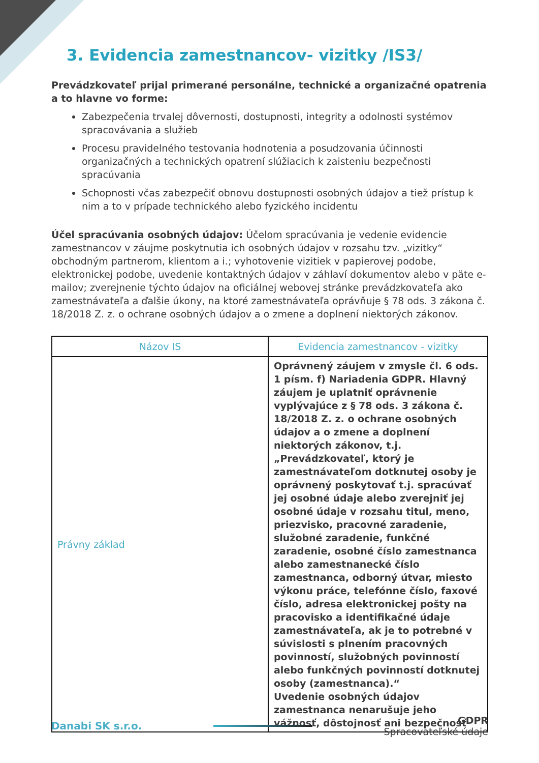3. Evidencia zamestnancov- vizitky /IS3/
Prevádzkovateľ prijal primerané personálne, technické a organizačné opatrenia a to hlavne vo forme:
Zabezpečenia trvalej dôvernosti, dostupnosti, integrity a odolnosti systémov spracovávania a služieb
Procesu pravidelného testovania hodnotenia a posudzovania účinnosti organizačných a technických opatrení slúžiacich k zaisteniu bezpečnosti spracúvania
Schopnosti včas zabezpečiť obnovu dostupnosti osobných údajov a tiež prístup k nim a to v prípade technického alebo fyzického incidentu
Účel spracúvania osobných údajov: Účelom spracúvania je vedenie evidencie zamestnancov v záujme poskytnutia ich osobných údajov v rozsahu tzv. „vizitky“ obchodným partnerom, klientom a i.; vyhotovenie vizitiek v papierovej podobe, elektronickej podobe, uvedenie kontaktných údajov v záhlaví dokumentov alebo v päte e-mailov; zverejnenie týchto údajov na oficiálnej webovej stránke prevádzkovateľa ako zamestnávateľa a ďalšie úkony, na ktoré zamestnávateľa oprávňuje § 78 ods. 3 zákona č. 18/2018 Z. z. o ochrane osobných údajov a o zmene a doplnení niektorých zákonov.
| Názov IS | Evidencia zamestnancov - vizitky |
| --- | --- |
| Právny základ | Oprávnený záujem v zmysle čl. 6 ods. 1 písm. f) Nariadenia GDPR. Hlavný záujem je uplatniť oprávnenie vyplývajúce z § 78 ods. 3 zákona č. 18/2018 Z. z. o ochrane osobných údajov a o zmene a doplnení niektorých zákonov, t.j. „Prevádzkovateľ, ktorý je zamestnávateľom dotknutej osoby je oprávnený poskytovať t.j. spracúvať jej osobné údaje alebo zverejniť jej osobné údaje v rozsahu titul, meno, priezvisko, pracovné zaradenie, služobné zaradenie, funkčné zaradenie, osobné číslo zamestnanca alebo zamestnanecké číslo zamestnanca, odborný útvar, miesto výkonu práce, telefónne číslo, faxové číslo, adresa elektronickej pošty na pracovisko a identifikačné údaje zamestnávateľa, ak je to potrebné v súvislosti s plnením pracovných povinností, služobných povinností alebo funkčných povinností dotknutej osoby (zamestnanca).“ Uvedenie osobných údajov zamestnanca nenarušuje jeho vážnosť, dôstojnosť ani bezpečnosť |
Danabi SK s.r.o.
GDPR
Spracovateľské údaje